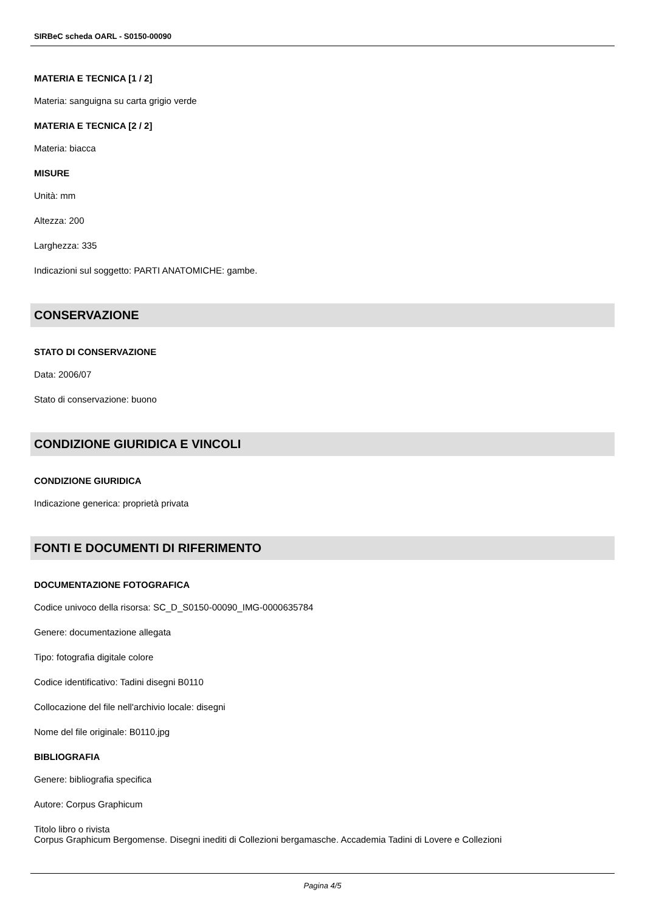SIRBeC scheda OARL - S0150-00090
MATERIA E TECNICA [1 / 2]
Materia: sanguigna su carta grigio verde
MATERIA E TECNICA [2 / 2]
Materia: biacca
MISURE
Unità: mm
Altezza: 200
Larghezza: 335
Indicazioni sul soggetto: PARTI ANATOMICHE: gambe.
CONSERVAZIONE
STATO DI CONSERVAZIONE
Data: 2006/07
Stato di conservazione: buono
CONDIZIONE GIURIDICA E VINCOLI
CONDIZIONE GIURIDICA
Indicazione generica: proprietà privata
FONTI E DOCUMENTI DI RIFERIMENTO
DOCUMENTAZIONE FOTOGRAFICA
Codice univoco della risorsa: SC_D_S0150-00090_IMG-0000635784
Genere: documentazione allegata
Tipo: fotografia digitale colore
Codice identificativo: Tadini disegni B0110
Collocazione del file nell'archivio locale: disegni
Nome del file originale: B0110.jpg
BIBLIOGRAFIA
Genere: bibliografia specifica
Autore: Corpus Graphicum
Titolo libro o rivista
Corpus Graphicum Bergomense. Disegni inediti di Collezioni bergamasche. Accademia Tadini di Lovere e Collezioni
Pagina 4/5